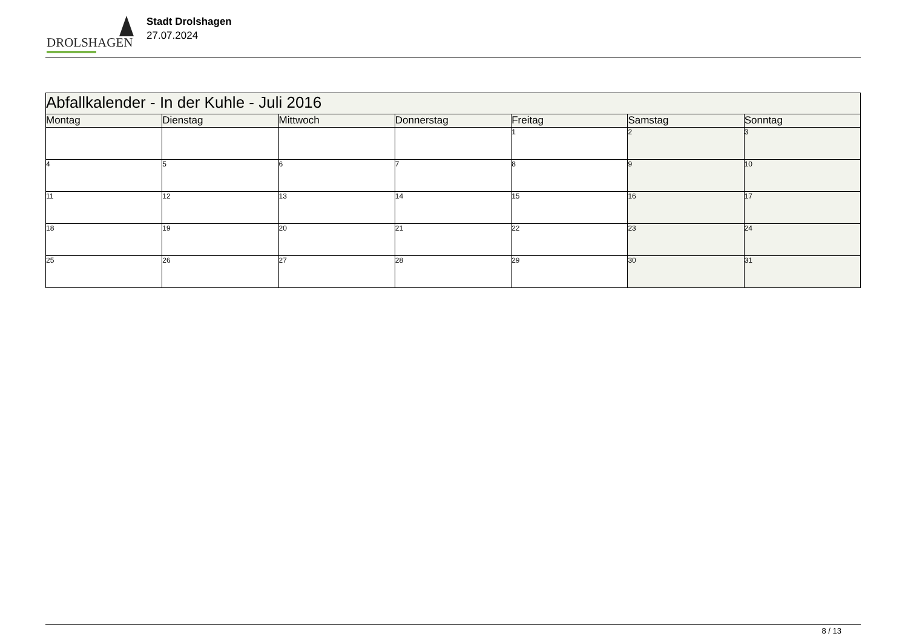DROLSHAGEN
Stadt Drolshagen
27.07.2024
| Abfallkalender - In der Kuhle - Juli 2016 | | | | | | |
| Montag | Dienstag | Mittwoch | Donnerstag | Freitag | Samstag | Sonntag |
| | | | | 1 | 2 | 3 |
| 4 | 5 | 6 | 7 | 8 | 9 | 10 |
| 11 | 12 | 13 | 14 | 15 | 16 | 17 |
| 18 | 19 | 20 | 21 | 22 | 23 | 24 |
| 25 | 26 | 27 | 28 | 29 | 30 | 31 |
8 / 13